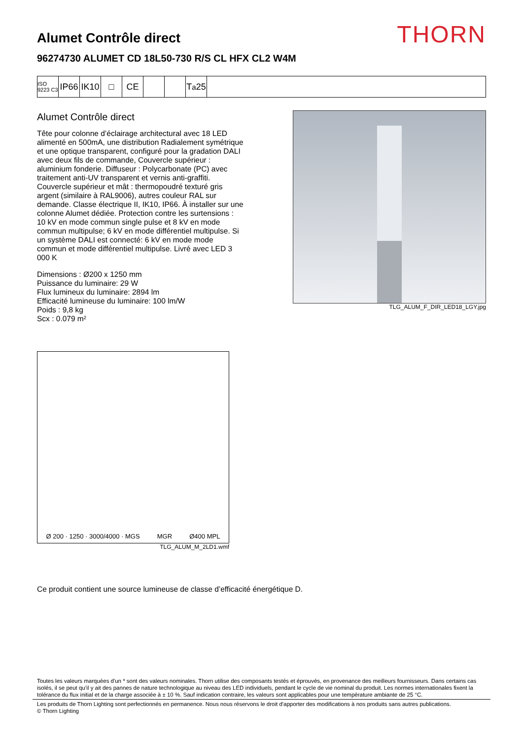THORN
Alumet Contrôle direct
96274730 ALUMET CD 18L50-730 R/S CL HFX CL2 W4M
ISO 9223 C3
IP66
IK10
□ CE T<sub>a</sub>25
Alumet Contrôle direct
Tête pour colonne d’éclairage architectural avec 18 LED alimenté en 500mA, une distribution Radialement symétrique et une optique transparent, configuré pour la gradation DALI avec deux fils de commande, Couvercle supérieur : aluminium fonderie. Diffuseur : Polycarbonate (PC) avec traitement anti-UV transparent et vernis anti-graffiti. Couvercle supérieur et mât : thermopoudré texturé gris argent (similaire à RAL9006), autres couleur RAL sur demande. Classe électrique II, IK10, IP66. À installer sur une colonne Alumet dédiée. Protection contre les surtensions : 10 kV en mode commun single pulse et 8 kV en mode commun multipulse; 6 kV en mode différentiel multipulse. Si un système DALI est connecté: 6 kV en mode mode commun et mode différentiel multipulse. Livré avec LED 3 000 K
Dimensions : Ø200 x 1250 mm
Puissance du luminaire: 29 W
Flux lumineux du luminaire: 2894 lm
Efficacité lumineuse du luminaire: 100 lm/W
Poids : 9,8 kg
Scx : 0.079 m²
TLG_ALUM_F_DIR_LED18_LGY.jpg
Ø 200 · 1250 · 3000/4000 · MGS MGR Ø400 MPL
TLG_ALUM_M_2LD1.wmf
Ce produit contient une source lumineuse de classe d’efficacité énergétique D.
Toutes les valeurs marquées d'un * sont des valeurs nominales. Thorn utilise des composants testés et éprouvés, en provenance des meilleurs fournisseurs. Dans certains cas isolés, il se peut qu’il y ait des pannes de nature technologique au niveau des LED individuels, pendant le cycle de vie nominal du produit. Les normes internationales fixent la tolérance du flux initial et de la charge associée à ± 10 %. Sauf indication contraire, les valeurs sont applicables pour une température ambiante de 25 °C.
Les produits de Thorn Lighting sont perfectionnés en permanence. Nous nous réservons le droit d'apporter des modifications à nos produits sans autres publications.
© Thorn Lighting